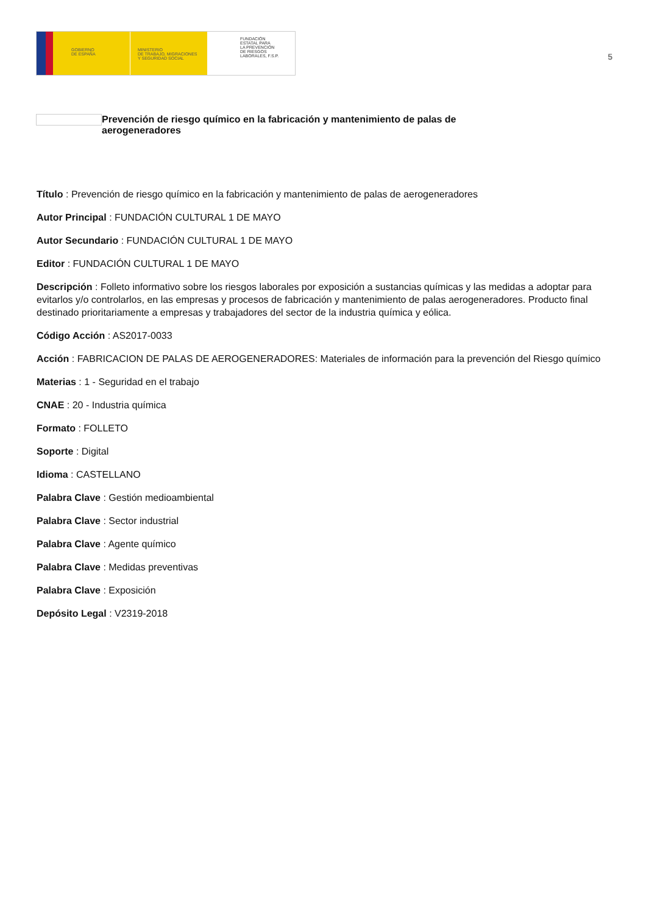GOBIERNO
DE ESPAÑA
MINISTERIO
DE TRABAJO, MIGRACIONES
Y SEGURIDAD SOCIAL
FUNDACIÓN
ESTATAL PARA
LA PREVENCIÓN
DE RIESGOS
LABORALES, F.S.P.
5
Prevención de riesgo químico en la fabricación y mantenimiento de palas de aerogeneradores
Título : Prevención de riesgo químico en la fabricación y mantenimiento de palas de aerogeneradores
Autor Principal : FUNDACIÓN CULTURAL 1 DE MAYO
Autor Secundario : FUNDACIÓN CULTURAL 1 DE MAYO
Editor : FUNDACIÓN CULTURAL 1 DE MAYO
Descripción : Folleto informativo sobre los riesgos laborales por exposición a sustancias químicas y las medidas a adoptar para evitarlos y/o controlarlos, en las empresas y procesos de fabricación y mantenimiento de palas aerogeneradores. Producto final destinado prioritariamente a empresas y trabajadores del sector de la industria química y eólica.
Código Acción : AS2017-0033
Acción : FABRICACION DE PALAS DE AEROGENERADORES: Materiales de información para la prevención del Riesgo químico
Materias : 1 - Seguridad en el trabajo
CNAE : 20 - Industria química
Formato : FOLLETO
Soporte : Digital
Idioma : CASTELLANO
Palabra Clave : Gestión medioambiental
Palabra Clave : Sector industrial
Palabra Clave : Agente químico
Palabra Clave : Medidas preventivas
Palabra Clave : Exposición
Depósito Legal : V2319-2018